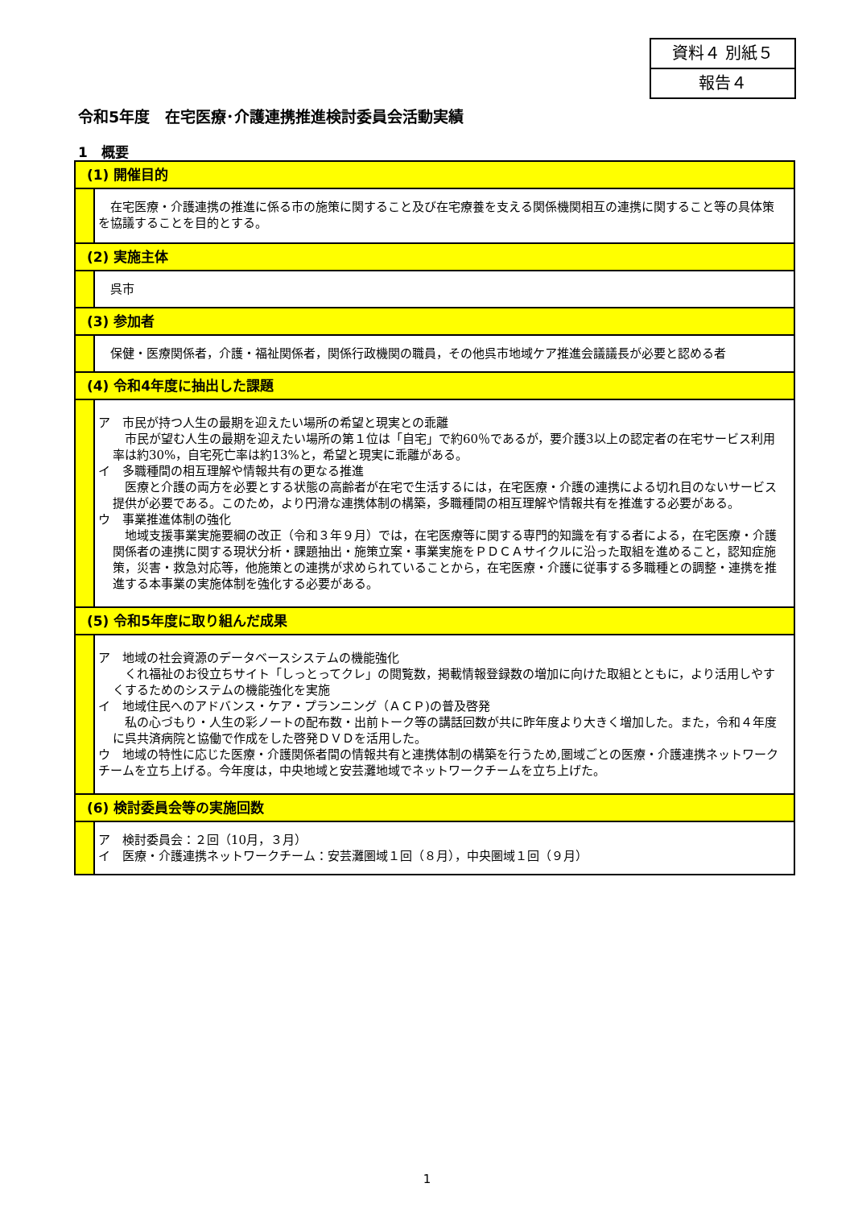資料４ 別紙５
報告４
令和5年度　在宅医療･介護連携推進検討委員会活動実績
1　概要
(1) 開催目的
　在宅医療・介護連携の推進に係る市の施策に関すること及び在宅療養を支える関係機関相互の連携に関すること等の具体策を協議することを目的とする。
(2) 実施主体
　呉市
(3) 参加者
　保健・医療関係者，介護・福祉関係者，関係行政機関の職員，その他呉市地域ケア推進会議議長が必要と認める者
(4) 令和4年度に抽出した課題
ア　市民が持つ人生の最期を迎えたい場所の希望と現実との乖離
　市民が望む人生の最期を迎えたい場所の第１位は「自宅」で約60％であるが，要介護3以上の認定者の在宅サービス利用率は約30%，自宅死亡率は約13%と，希望と現実に乖離がある。
イ　多職種間の相互理解や情報共有の更なる推進
　医療と介護の両方を必要とする状態の高齢者が在宅で生活するには，在宅医療・介護の連携による切れ目のないサービス提供が必要である。このため，より円滑な連携体制の構築，多職種間の相互理解や情報共有を推進する必要がある。
ウ　事業推進体制の強化
　地域支援事業実施要綱の改正（令和３年９月）では，在宅医療等に関する専門的知識を有する者による，在宅医療・介護関係者の連携に関する現状分析・課題抽出・施策立案・事業実施をＰＤＣＡサイクルに沿った取組を進めること，認知症施策，災害・救急対応等，他施策との連携が求められていることから，在宅医療・介護に従事する多職種との調整・連携を推進する本事業の実施体制を強化する必要がある。
(5) 令和5年度に取り組んだ成果
ア　地域の社会資源のデータベースシステムの機能強化
　くれ福祉のお役立ちサイト「しっとってクレ」の閲覧数，掲載情報登録数の増加に向けた取組とともに，より活用しやすくするためのシステムの機能強化を実施
イ　地域住民へのアドバンス・ケア・プランニング（ＡＣＰ)の普及啓発
　私の心づもり・人生の彩ノートの配布数・出前トーク等の講話回数が共に昨年度より大きく増加した。また，令和４年度に呉共済病院と協働で作成をした啓発ＤＶＤを活用した。
ウ　地域の特性に応じた医療・介護関係者間の情報共有と連携体制の構築を行うため,圏域ごとの医療・介護連携ネットワークチームを立ち上げる。今年度は，中央地域と安芸灘地域でネットワークチームを立ち上げた。
(6) 検討委員会等の実施回数
ア　検討委員会：２回（10月，３月）
イ　医療・介護連携ネットワークチーム：安芸灘圏域１回（８月），中央圏域１回（９月）
1